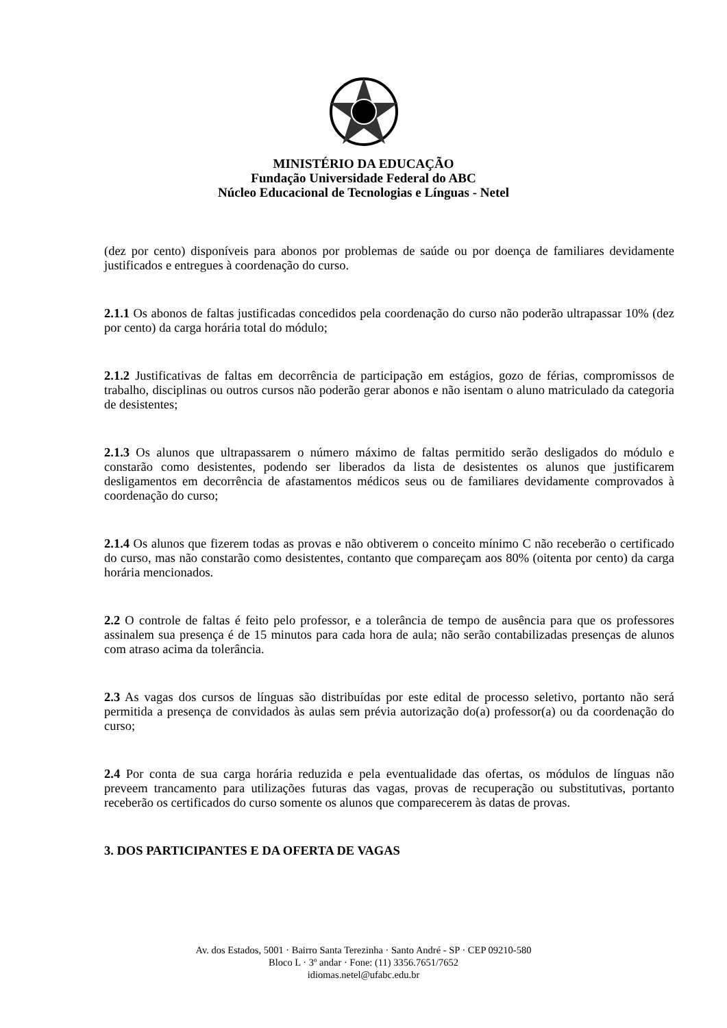MINISTÉRIO DA EDUCAÇÃO
Fundação Universidade Federal do ABC
Núcleo Educacional de Tecnologias e Línguas - Netel
(dez por cento) disponíveis para abonos por problemas de saúde ou por doença de familiares devidamente justificados e entregues à coordenação do curso.
2.1.1 Os abonos de faltas justificadas concedidos pela coordenação do curso não poderão ultrapassar 10% (dez por cento) da carga horária total do módulo;
2.1.2 Justificativas de faltas em decorrência de participação em estágios, gozo de férias, compromissos de trabalho, disciplinas ou outros cursos não poderão gerar abonos e não isentam o aluno matriculado da categoria de desistentes;
2.1.3 Os alunos que ultrapassarem o número máximo de faltas permitido serão desligados do módulo e constarão como desistentes, podendo ser liberados da lista de desistentes os alunos que justificarem desligamentos em decorrência de afastamentos médicos seus ou de familiares devidamente comprovados à coordenação do curso;
2.1.4 Os alunos que fizerem todas as provas e não obtiverem o conceito mínimo C não receberão o certificado do curso, mas não constarão como desistentes, contanto que compareçam aos 80% (oitenta por cento) da carga horária mencionados.
2.2 O controle de faltas é feito pelo professor, e a tolerância de tempo de ausência para que os professores assinalem sua presença é de 15 minutos para cada hora de aula; não serão contabilizadas presenças de alunos com atraso acima da tolerância.
2.3 As vagas dos cursos de línguas são distribuídas por este edital de processo seletivo, portanto não será permitida a presença de convidados às aulas sem prévia autorização do(a) professor(a) ou da coordenação do curso;
2.4 Por conta de sua carga horária reduzida e pela eventualidade das ofertas, os módulos de línguas não preveem trancamento para utilizações futuras das vagas, provas de recuperação ou substitutivas, portanto receberão os certificados do curso somente os alunos que comparecerem às datas de provas.
3. DOS PARTICIPANTES E DA OFERTA DE VAGAS
Av. dos Estados, 5001 · Bairro Santa Terezinha · Santo André - SP · CEP 09210-580
Bloco L · 3º andar · Fone: (11) 3356.7651/7652
idiomas.netel@ufabc.edu.br